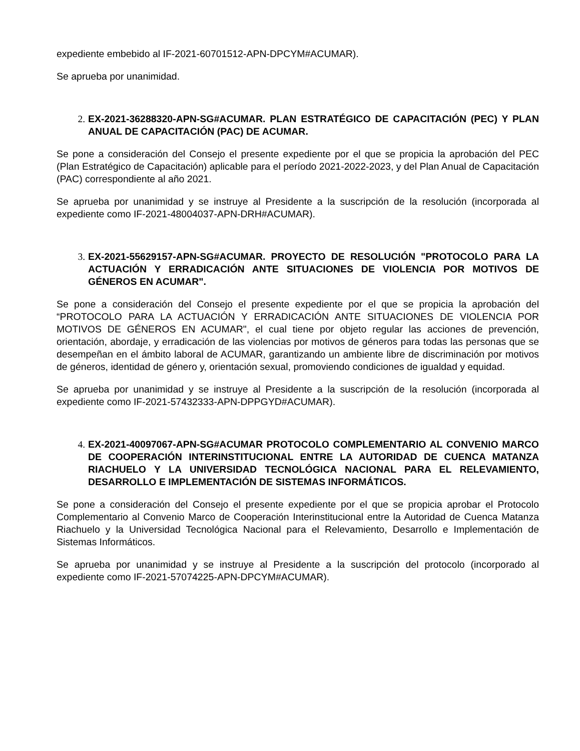expediente embebido al IF-2021-60701512-APN-DPCYM#ACUMAR).
Se aprueba por unanimidad.
2. EX-2021-36288320-APN-SG#ACUMAR. PLAN ESTRATÉGICO DE CAPACITACIÓN (PEC) Y PLAN ANUAL DE CAPACITACIÓN (PAC) DE ACUMAR.
Se pone a consideración del Consejo el presente expediente por el que se propicia la aprobación del PEC (Plan Estratégico de Capacitación) aplicable para el período 2021-2022-2023, y del Plan Anual de Capacitación (PAC) correspondiente al año 2021.
Se aprueba por unanimidad y se instruye al Presidente a la suscripción de la resolución (incorporada al expediente como IF-2021-48004037-APN-DRH#ACUMAR).
3. EX-2021-55629157-APN-SG#ACUMAR. PROYECTO DE RESOLUCIÓN "PROTOCOLO PARA LA ACTUACIÓN Y ERRADICACIÓN ANTE SITUACIONES DE VIOLENCIA POR MOTIVOS DE GÉNEROS EN ACUMAR".
Se pone a consideración del Consejo el presente expediente por el que se propicia la aprobación del “PROTOCOLO PARA LA ACTUACIÓN Y ERRADICACIÓN ANTE SITUACIONES DE VIOLENCIA POR MOTIVOS DE GÉNEROS EN ACUMAR", el cual tiene por objeto regular las acciones de prevención, orientación, abordaje, y erradicación de las violencias por motivos de géneros para todas las personas que se desempeñan en el ámbito laboral de ACUMAR, garantizando un ambiente libre de discriminación por motivos de géneros, identidad de género y, orientación sexual, promoviendo condiciones de igualdad y equidad.
Se aprueba por unanimidad y se instruye al Presidente a la suscripción de la resolución (incorporada al expediente como IF-2021-57432333-APN-DPPGYD#ACUMAR).
4. EX-2021-40097067-APN-SG#ACUMAR PROTOCOLO COMPLEMENTARIO AL CONVENIO MARCO DE COOPERACIÓN INTERINSTITUCIONAL ENTRE LA AUTORIDAD DE CUENCA MATANZA RIACHUELO Y LA UNIVERSIDAD TECNOLÓGICA NACIONAL PARA EL RELEVAMIENTO, DESARROLLO E IMPLEMENTACIÓN DE SISTEMAS INFORMÁTICOS.
Se pone a consideración del Consejo el presente expediente por el que se propicia aprobar el Protocolo Complementario al Convenio Marco de Cooperación Interinstitucional entre la Autoridad de Cuenca Matanza Riachuelo y la Universidad Tecnológica Nacional para el Relevamiento, Desarrollo e Implementación de Sistemas Informáticos.
Se aprueba por unanimidad y se instruye al Presidente a la suscripción del protocolo (incorporado al expediente como IF-2021-57074225-APN-DPCYM#ACUMAR).